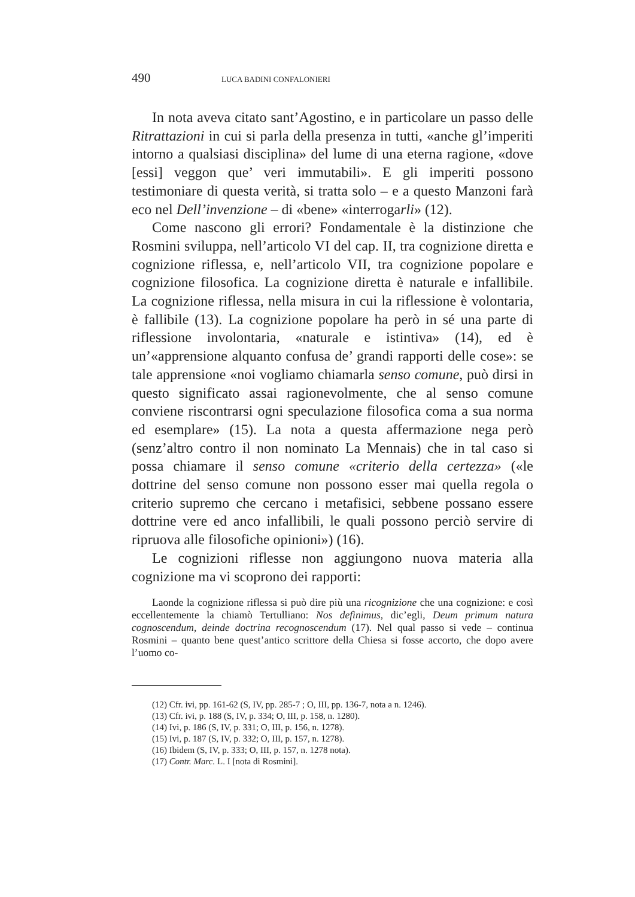490 LUCA BADINI CONFALONIERI
In nota aveva citato sant’Agostino, e in particolare un passo delle Ritrattazioni in cui si parla della presenza in tutti, «anche gl’imperiti intorno a qualsiasi disciplina» del lume di una eterna ragione, «dove [essi] veggon que’ veri immutabili». E gli imperiti possono testimoniare di questa verità, si tratta solo – e a questo Manzoni farà eco nel Dell’invenzione – di «bene» «interrogarli» (12).
Come nascono gli errori? Fondamentale è la distinzione che Rosmini sviluppa, nell’articolo VI del cap. II, tra cognizione diretta e cognizione riflessa, e, nell’articolo VII, tra cognizione popolare e cognizione filosofica. La cognizione diretta è naturale e infallibile. La cognizione riflessa, nella misura in cui la riflessione è volontaria, è fallibile (13). La cognizione popolare ha però in sé una parte di riflessione involontaria, «naturale e istintiva» (14), ed è un’«apprensione alquanto confusa de’ grandi rapporti delle cose»: se tale apprensione «noi vogliamo chiamarla senso comune, può dirsi in questo significato assai ragionevolmente, che al senso comune conviene riscontrarsi ogni speculazione filosofica coma a sua norma ed esemplare» (15). La nota a questa affermazione nega però (senz’altro contro il non nominato La Mennais) che in tal caso si possa chiamare il senso comune «criterio della certezza» («le dottrine del senso comune non possono esser mai quella regola o criterio supremo che cercano i metafisici, sebbene possano essere dottrine vere ed anco infallibili, le quali possono perciò servire di ripruova alle filosofiche opinioni») (16).
Le cognizioni riflesse non aggiungono nuova materia alla cognizione ma vi scoprono dei rapporti:
Laonde la cognizione riflessa si può dire più una ricognizione che una cognizione: e così eccellentemente la chiamò Tertulliano: Nos definimus, dic’egli, Deum primum natura cognoscendum, deinde doctrina recognoscendum (17). Nel qual passo si vede – continua Rosmini – quanto bene quest’antico scrittore della Chiesa si fosse accorto, che dopo avere l’uomo co-
(12) Cfr. ivi, pp. 161-62 (S, IV, pp. 285-7 ; O, III, pp. 136-7, nota a n. 1246).
(13) Cfr. ivi, p. 188 (S, IV, p. 334; O, III, p. 158, n. 1280).
(14) Ivi, p. 186 (S, IV, p. 331; O, III, p. 156, n. 1278).
(15) Ivi, p. 187 (S, IV, p. 332; O, III, p. 157, n. 1278).
(16) Ibidem (S, IV, p. 333; O, III, p. 157, n. 1278 nota).
(17) Contr. Marc. L. I [nota di Rosmini].